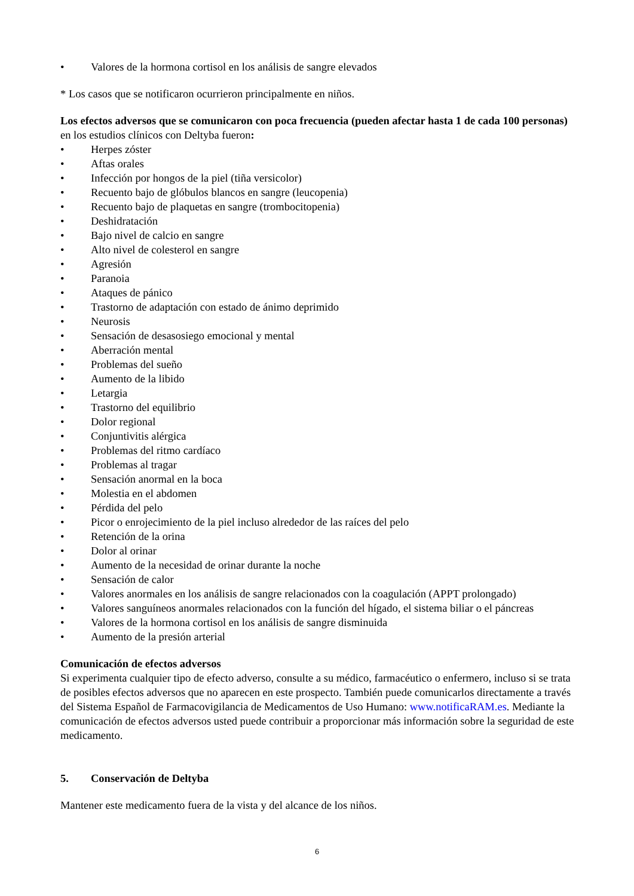• Valores de la hormona cortisol en los análisis de sangre elevados
* Los casos que se notificaron ocurrieron principalmente en niños.
Los efectos adversos que se comunicaron con poca frecuencia (pueden afectar hasta 1 de cada 100 personas) en los estudios clínicos con Deltyba fueron:
• Herpes zóster
• Aftas orales
• Infección por hongos de la piel (tiña versicolor)
• Recuento bajo de glóbulos blancos en sangre (leucopenia)
• Recuento bajo de plaquetas en sangre (trombocitopenia)
• Deshidratación
• Bajo nivel de calcio en sangre
• Alto nivel de colesterol en sangre
• Agresión
• Paranoia
• Ataques de pánico
• Trastorno de adaptación con estado de ánimo deprimido
• Neurosis
• Sensación de desasosiego emocional y mental
• Aberración mental
• Problemas del sueño
• Aumento de la libido
• Letargia
• Trastorno del equilibrio
• Dolor regional
• Conjuntivitis alérgica
• Problemas del ritmo cardíaco
• Problemas al tragar
• Sensación anormal en la boca
• Molestia en el abdomen
• Pérdida del pelo
• Picor o enrojecimiento de la piel incluso alrededor de las raíces del pelo
• Retención de la orina
• Dolor al orinar
• Aumento de la necesidad de orinar durante la noche
• Sensación de calor
• Valores anormales en los análisis de sangre relacionados con la coagulación (APPT prolongado)
• Valores sanguíneos anormales relacionados con la función del hígado, el sistema biliar o el páncreas
• Valores de la hormona cortisol en los análisis de sangre disminuida
• Aumento de la presión arterial
Comunicación de efectos adversos
Si experimenta cualquier tipo de efecto adverso, consulte a su médico, farmacéutico o enfermero, incluso si se trata de posibles efectos adversos que no aparecen en este prospecto. También puede comunicarlos directamente a través del Sistema Español de Farmacovigilancia de Medicamentos de Uso Humano: www.notificaRAM.es. Mediante la comunicación de efectos adversos usted puede contribuir a proporcionar más información sobre la seguridad de este medicamento.
5. Conservación de Deltyba
Mantener este medicamento fuera de la vista y del alcance de los niños.
6